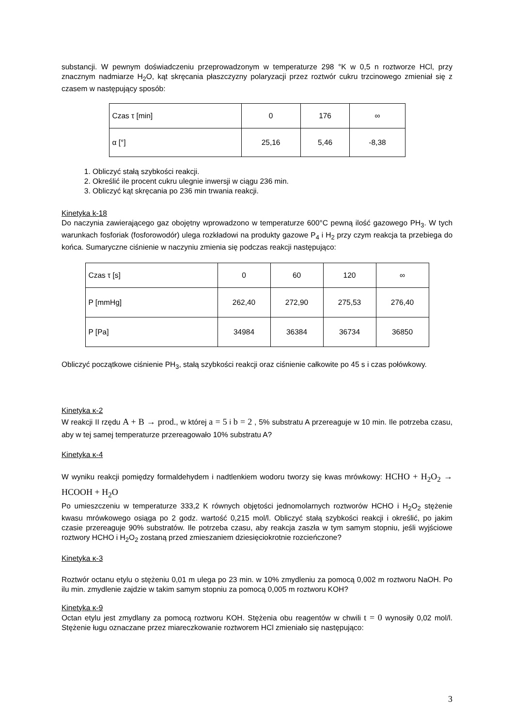substancji. W pewnym doświadczeniu przeprowadzonym w temperaturze 298 °K w 0,5 n roztworze HCl, przy znacznym nadmiarze H<sub>2</sub>O, kąt skręcania płaszczyzny polaryzacji przez roztwór cukru trzcinowego zmieniał się z czasem w następujący sposób:
| Czas τ [min] | 0 | 176 | ∞ |
| α [°] | 25,16 | 5,46 | -8,38 |
1. Obliczyć stałą szybkości reakcji.
2. Określić ile procent cukru ulegnie inwersji w ciągu 236 min.
3. Obliczyć kąt skręcania po 236 min trwania reakcji.
Kinetyka k-18
Do naczynia zawierającego gaz obojętny wprowadzono w temperaturze 600°C pewną ilość gazowego PH<sub>3</sub>. W tych warunkach fosforiak (fosforowodór) ulega rozkładowi na produkty gazowe P<sub>4</sub> i H<sub>2</sub> przy czym reakcja ta przebiega do końca. Sumaryczne ciśnienie w naczyniu zmienia się podczas reakcji następująco:
| Czas τ [s] | 0 | 60 | 120 | ∞ |
| P [mmHg] | 262,40 | 272,90 | 275,53 | 276,40 |
| P [Pa] | 34984 | 36384 | 36734 | 36850 |
Obliczyć początkowe ciśnienie PH<sub>3</sub>, stałą szybkości reakcji oraz ciśnienie całkowite po 45 s i czas połówkowy.
Kinetyka κ-2
W reakcji II rzędu A + B → prod., w której a = 5 i b = 2 , 5% substratu A przereaguje w 10 min. Ile potrzeba czasu, aby w tej samej temperaturze przereagowało 10% substratu A?
Kinetyka κ-4
W wyniku reakcji pomiędzy formaldehydem i nadtlenkiem wodoru tworzy się kwas mrówkowy: HCHO + H<sub>2</sub>O<sub>2</sub> → HCOOH + H<sub>2</sub>O
Po umieszczeniu w temperaturze 333,2 K równych objętości jednomolarnych roztworów HCHO i H<sub>2</sub>O<sub>2</sub> stężenie kwasu mrówkowego osiąga po 2 godz. wartość 0,215 mol/l. Obliczyć stałą szybkości reakcji i określić, po jakim czasie przereaguje 90% substratów. Ile potrzeba czasu, aby reakcja zaszła w tym samym stopniu, jeśli wyjściowe roztwory HCHO i H<sub>2</sub>O<sub>2</sub> zostaną przed zmieszaniem dziesięciokrotnie rozcieńczone?
Kinetyka κ-3
Roztwór octanu etylu o stężeniu 0,01 m ulega po 23 min. w 10% zmydleniu za pomocą 0,002 m roztworu NaOH. Po ilu min. zmydlenie zajdzie w takim samym stopniu za pomocą 0,005 m roztworu KOH?
Kinetyka κ-9
Octan etylu jest zmydlany za pomocą roztworu KOH. Stężenia obu reagentów w chwili t = 0 wynosiły 0,02 mol/l. Stężenie ługu oznaczane przez miareczkowanie roztworem HCl zmieniało się następująco:
3